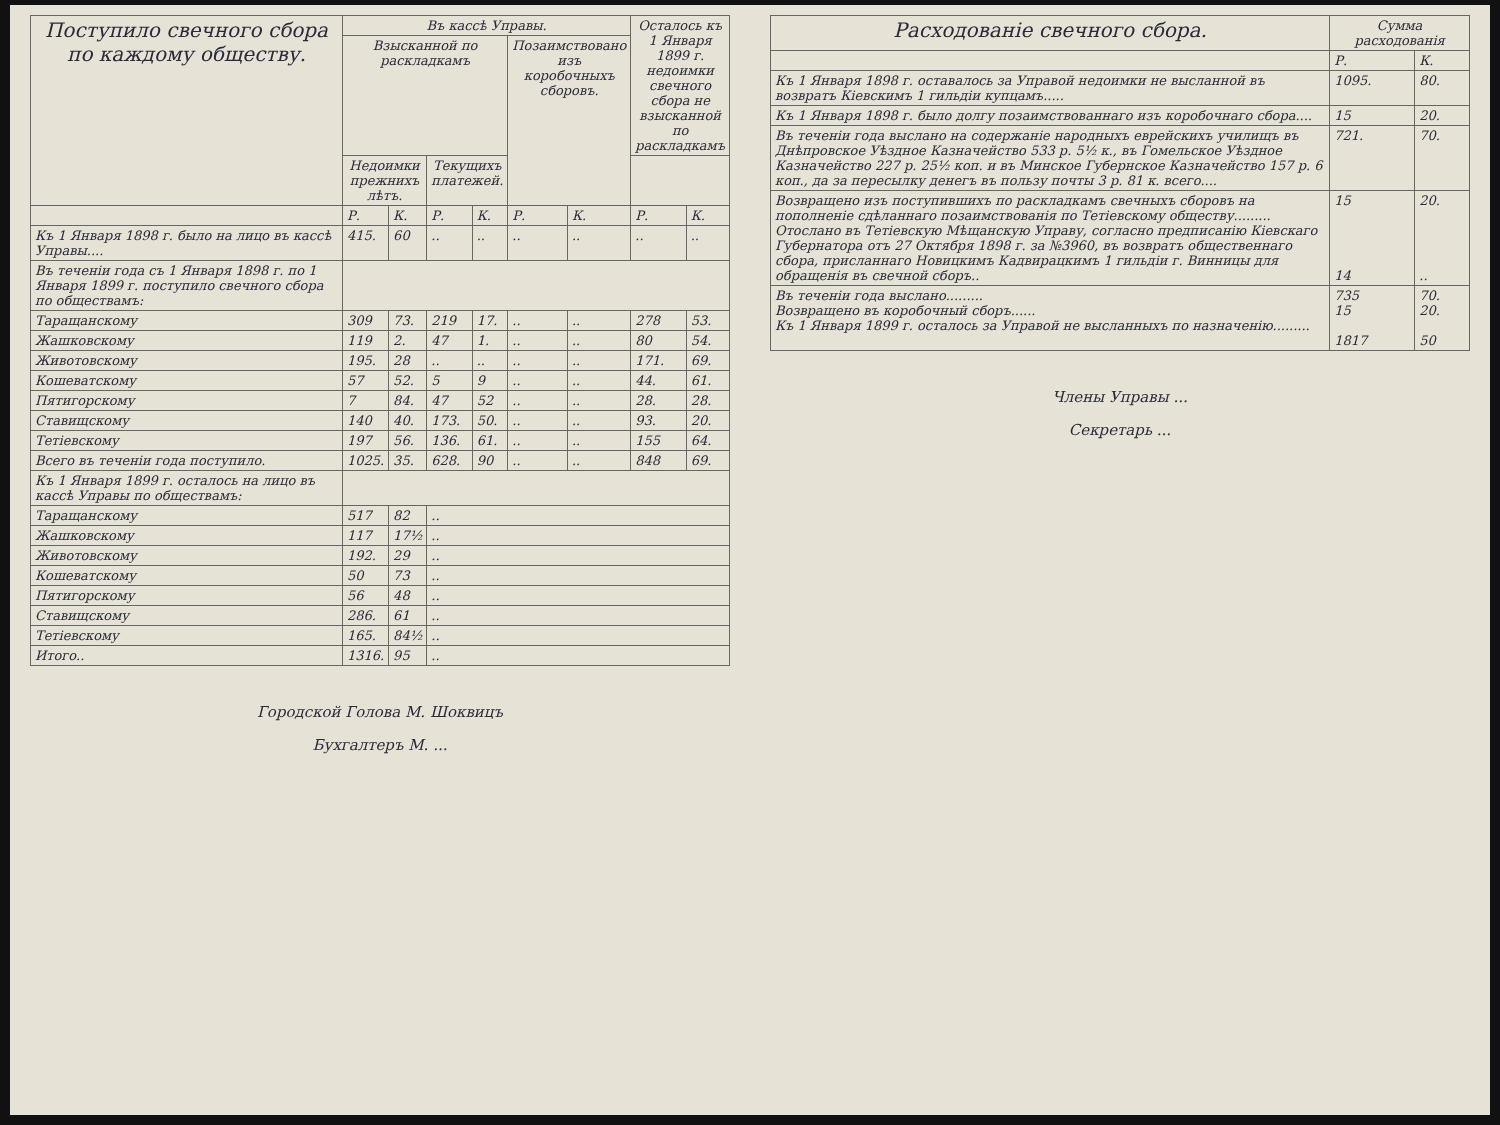| Поступило свечного сбора по каждому обществу. | Въ кассѣ Управы. | | | | | | Осталось къ 1 Января 1899 г. недоимки свечного сбора не взысканной по раскладкамъ | |
| --- | --- | --- | --- | --- | --- | --- | --- | --- |
| | Взысканной по раскладкамъ | | | | Позаимствовано изъ коробочныхъ сборовъ. | | | |
| | Недоимки прежнихъ лѣтъ. | | Текущихъ платежей. | | | | | |
| | Р. | К. | Р. | К. | Р. | К. | Р. | К. |
| Къ 1 Января 1898 г. было на лицо въ кассѣ Управы.... | 415. | 60 | .. | .. | .. | .. | .. | .. |
| Въ теченіи года съ 1 Января 1898 г. по 1 Января 1899 г. поступило свечного сбора по обществамъ: | | | | | | | | |
| Таращанскому | 309 | 73. | 219 | 17. | .. | .. | 278 | 53. |
| Жашковскому | 119 | 2. | 47 | 1. | .. | .. | 80 | 54. |
| Животовскому | 195. | 28 | .. | .. | .. | .. | 171. | 69. |
| Кошеватскому | 57 | 52. | 5 | 9 | .. | .. | 44. | 61. |
| Пятигорскому | 7 | 84. | 47 | 52 | .. | .. | 28. | 28. |
| Ставищскому | 140 | 40. | 173. | 50. | .. | .. | 93. | 20. |
| Тетіевскому | 197 | 56. | 136. | 61. | .. | .. | 155 | 64. |
| Всего въ теченіи года поступило. | 1025. | 35. | 628. | 90 | .. | .. | 848 | 69. |
| Къ 1 Января 1899 г. осталось на лицо въ кассѣ Управы по обществамъ: | | | | | | | | |
| Таращанскому | 517 | 82 | .. | | | | | |
| Жашковскому | 117 | 17½ | .. | | | | | |
| Животовскому | 192. | 29 | .. | | | | | |
| Кошеватскому | 50 | 73 | .. | | | | | |
| Пятигорскому | 56 | 48 | .. | | | | | |
| Ставищскому | 286. | 61 | .. | | | | | |
| Тетіевскому | 165. | 84½ | .. | | | | | |
| Итого.. | 1316. | 95 | .. | | | | | |
Городской Голова М. Шоквицъ
Бухгалтеръ М. ...
| Расходованіе свечного сбора. | Сумма расходованія | |
| --- | --- | --- |
| | Р. | К. |
| Къ 1 Января 1898 г. оставалось за Управой недоимки не высланной въ возвратъ Кіевскимъ 1 гильдіи купцамъ..... | 1095. | 80. |
| Къ 1 Января 1898 г. было долгу позаимствованнаго изъ коробочнаго сбора.... | 15 | 20. |
| Въ теченіи года выслано на содержаніе народныхъ еврейскихъ училищъ въ Днѣпровское Уѣздное Казначейство 533 р. 5½ к., въ Гомельское Уѣздное Казначейство 227 р. 25½ коп. и въ Минское Губернское Казначейство 157 р. 6 коп., да за пересылку денегъ въ пользу почты 3 р. 81 к. всего.... | 721. | 70. |
| Возвращено изъ поступившихъ по раскладкамъ свечныхъ сборовъ на пополненіе сдѣланнаго позаимствованія по Тетіевскому обществу......... Отослано въ Тетіевскую Мѣщанскую Управу, согласно предписанію Кіевскаго Губернатора отъ 27 Октября 1898 г. за №3960, въ возвратъ общественнаго сбора, присланнаго Новицкимъ Кадвирацкимъ 1 гильдіи г. Винницы для обращенія въ свечной сборъ.. | 15 14 | 20. .. |
| Въ теченіи года выслано......... Возвращено въ коробочный сборъ...... Къ 1 Января 1899 г. осталось за Управой не высланныхъ по назначенію......... | 735 15 1817 | 70. 20. 50 |
Члены Управы ...
Секретарь ...